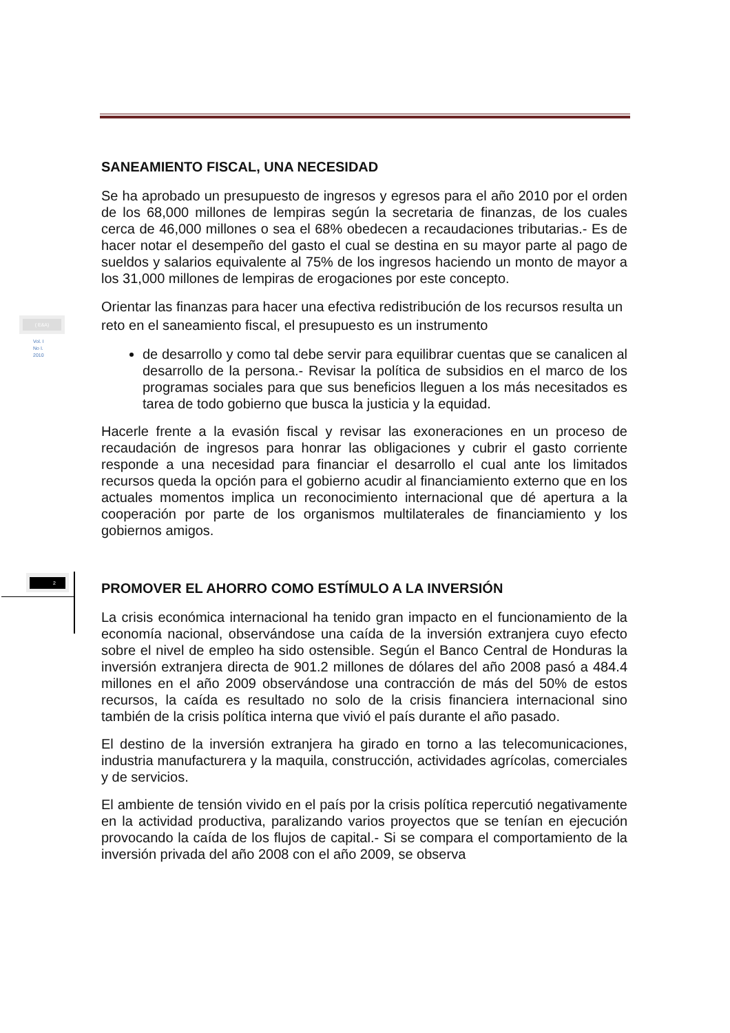( E&A)
Vol. I
No I.
2010
2
SANEAMIENTO FISCAL, UNA NECESIDAD
Se ha aprobado un presupuesto de ingresos y egresos para el año 2010 por el orden de los 68,000 millones de lempiras según la secretaria de finanzas, de los cuales cerca de 46,000 millones o sea el 68% obedecen a recaudaciones tributarias.- Es de hacer notar el desempeño del gasto el cual se destina en su mayor parte al pago de sueldos y salarios equivalente al 75% de los ingresos haciendo un monto de mayor a los 31,000 millones de lempiras de erogaciones por este concepto.
Orientar las finanzas para hacer una efectiva redistribución de los recursos resulta un reto en el saneamiento fiscal, el presupuesto es un instrumento
de desarrollo y como tal debe servir para equilibrar cuentas que se canalicen al desarrollo de la persona.- Revisar la política de subsidios en el marco de los programas sociales para que sus beneficios lleguen a los más necesitados es tarea de todo gobierno que busca la justicia y la equidad.
Hacerle frente a la evasión fiscal y revisar las exoneraciones en un proceso de recaudación de ingresos para honrar las obligaciones y cubrir el gasto corriente responde a una necesidad para financiar el desarrollo el cual ante los limitados recursos queda la opción para el gobierno acudir al financiamiento externo que en los actuales momentos implica un reconocimiento internacional que dé apertura a la cooperación por parte de los organismos multilaterales de financiamiento y los gobiernos amigos.
PROMOVER EL AHORRO COMO ESTÍMULO A LA INVERSIÓN
La crisis económica internacional ha tenido gran impacto en el funcionamiento de la economía nacional, observándose una caída de la inversión extranjera cuyo efecto sobre el nivel de empleo ha sido ostensible. Según el Banco Central de Honduras la inversión extranjera directa de 901.2 millones de dólares del año 2008 pasó a 484.4 millones en el año 2009 observándose una contracción de más del 50% de estos recursos, la caída es resultado no solo de la crisis financiera internacional sino también de la crisis política interna que vivió el país durante el año pasado.
El destino de la inversión extranjera ha girado en torno a las telecomunicaciones, industria manufacturera y la maquila, construcción, actividades agrícolas, comerciales y de servicios.
El ambiente de tensión vivido en el país por la crisis política repercutió negativamente en la actividad productiva, paralizando varios proyectos que se tenían en ejecución provocando la caída de los flujos de capital.- Si se compara el comportamiento de la inversión privada del año 2008 con el año 2009, se observa